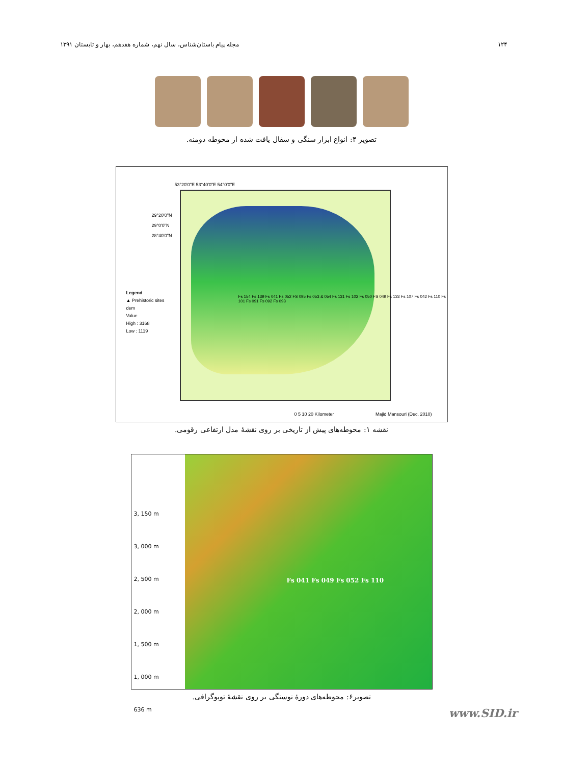۱۲۴ مجله پیام باستان‌شناس، سال نهم، شماره هفدهم، بهار و تابستان ۱۳۹۱
تصویر ۴: انواع ابزار سنگی و سفال یافت شده از محوطه دومنه.
Legend
▲ Prehistoric sites
dem
Value
High : 3168
Low : 1119
53°20'0"E 53°40'0"E 54°0'0"E
Fs 154 Fs 139 Fs 041 Fs 052 FS 095 Fs 053 & 054 Fs 131 Fs 102 Fs 050 FS 049 Fs 133 Fs 107 Fs 042 Fs 110 Fs 101 Fs 091 Fs 092 Fs 093
29°20'0"N
29°0'0"N
28°40'0"N
0 5 10 20 Kilometer Majid Mansouri (Dec. 2010)
نقشه ۱: محوطه‌های پیش از تاریخی بر روی نقشهٔ مدل ارتفاعی رقومی.
3, 150 m
3, 000 m
2, 500 m
2, 000 m
1, 500 m
1, 000 m
636 m
Fs 041 Fs 049 Fs 052 Fs 110
تصویر۶: محوطه‌های دورهٔ نوسنگی بر روی نقشهٔ توپوگرافی.
www.SID.ir